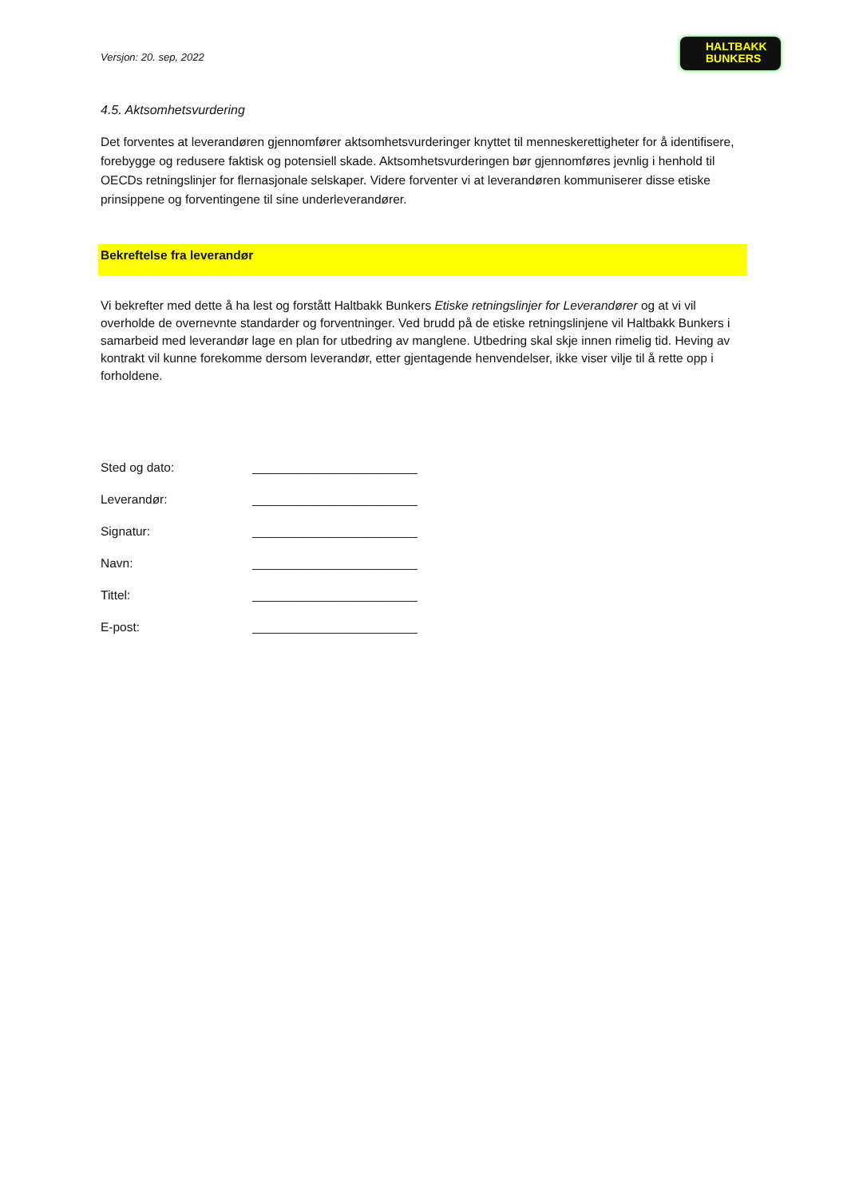Versjon: 20. sep, 2022
HALTBAKK
BUNKERS
4.5. Aktsomhetsvurdering
Det forventes at leverandøren gjennomfører aktsomhetsvurderinger knyttet til menneskerettigheter for å identifisere, forebygge og redusere faktisk og potensiell skade. Aktsomhetsvurderingen bør gjennomføres jevnlig i henhold til OECDs retningslinjer for flernasjonale selskaper. Videre forventer vi at leverandøren kommuniserer disse etiske prinsippene og forventingene til sine underleverandører.
Bekreftelse fra leverandør
Vi bekrefter med dette å ha lest og forstått Haltbakk Bunkers Etiske retningslinjer for Leverandører og at vi vil overholde de overnevnte standarder og forventninger. Ved brudd på de etiske retningslinjene vil Haltbakk Bunkers i samarbeid med leverandør lage en plan for utbedring av manglene. Utbedring skal skje innen rimelig tid. Heving av kontrakt vil kunne forekomme dersom leverandør, etter gjentagende henvendelser, ikke viser vilje til å rette opp i forholdene.
Sted og dato: ________________________
Leverandør: ________________________
Signatur: ________________________
Navn: ________________________
Tittel: ________________________
E-post: ________________________